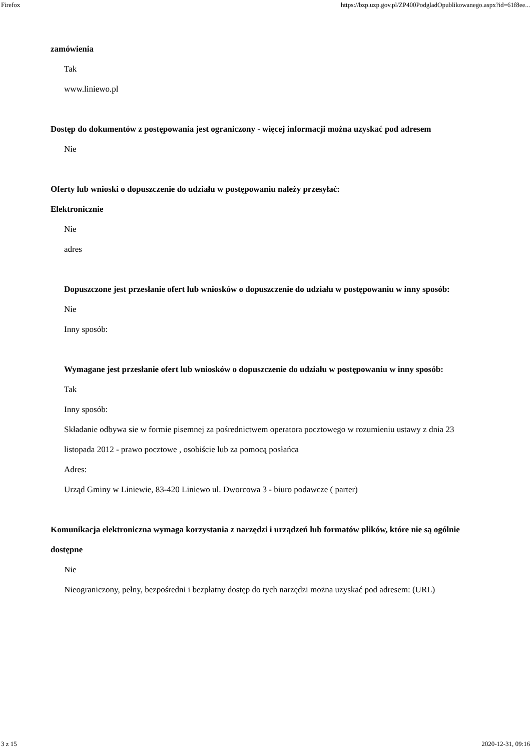Firefox https://bzp.uzp.gov.pl/ZP400PodgladOpublikowanego.aspx?id=61f8ee...
zamówienia
Tak
www.liniewo.pl
Dostęp do dokumentów z postępowania jest ograniczony - więcej informacji można uzyskać pod adresem
Nie
Oferty lub wnioski o dopuszczenie do udziału w postępowaniu należy przesyłać:
Elektronicznie
Nie
adres
Dopuszczone jest przesłanie ofert lub wniosków o dopuszczenie do udziału w postępowaniu w inny sposób:
Nie
Inny sposób:
Wymagane jest przesłanie ofert lub wniosków o dopuszczenie do udziału w postępowaniu w inny sposób:
Tak
Inny sposób:
Składanie odbywa sie w formie pisemnej za pośrednictwem operatora pocztowego w rozumieniu ustawy z dnia 23 listopada 2012 - prawo pocztowe , osobiście lub za pomocą posłańca
Adres:
Urząd Gminy w Liniewie, 83-420 Liniewo ul. Dworcowa 3 - biuro podawcze ( parter)
Komunikacja elektroniczna wymaga korzystania z narzędzi i urządzeń lub formatów plików, które nie są ogólnie dostępne
Nie
Nieograniczony, pełny, bezpośredni i bezpłatny dostęp do tych narzędzi można uzyskać pod adresem: (URL)
3 z 15 2020-12-31, 09:16